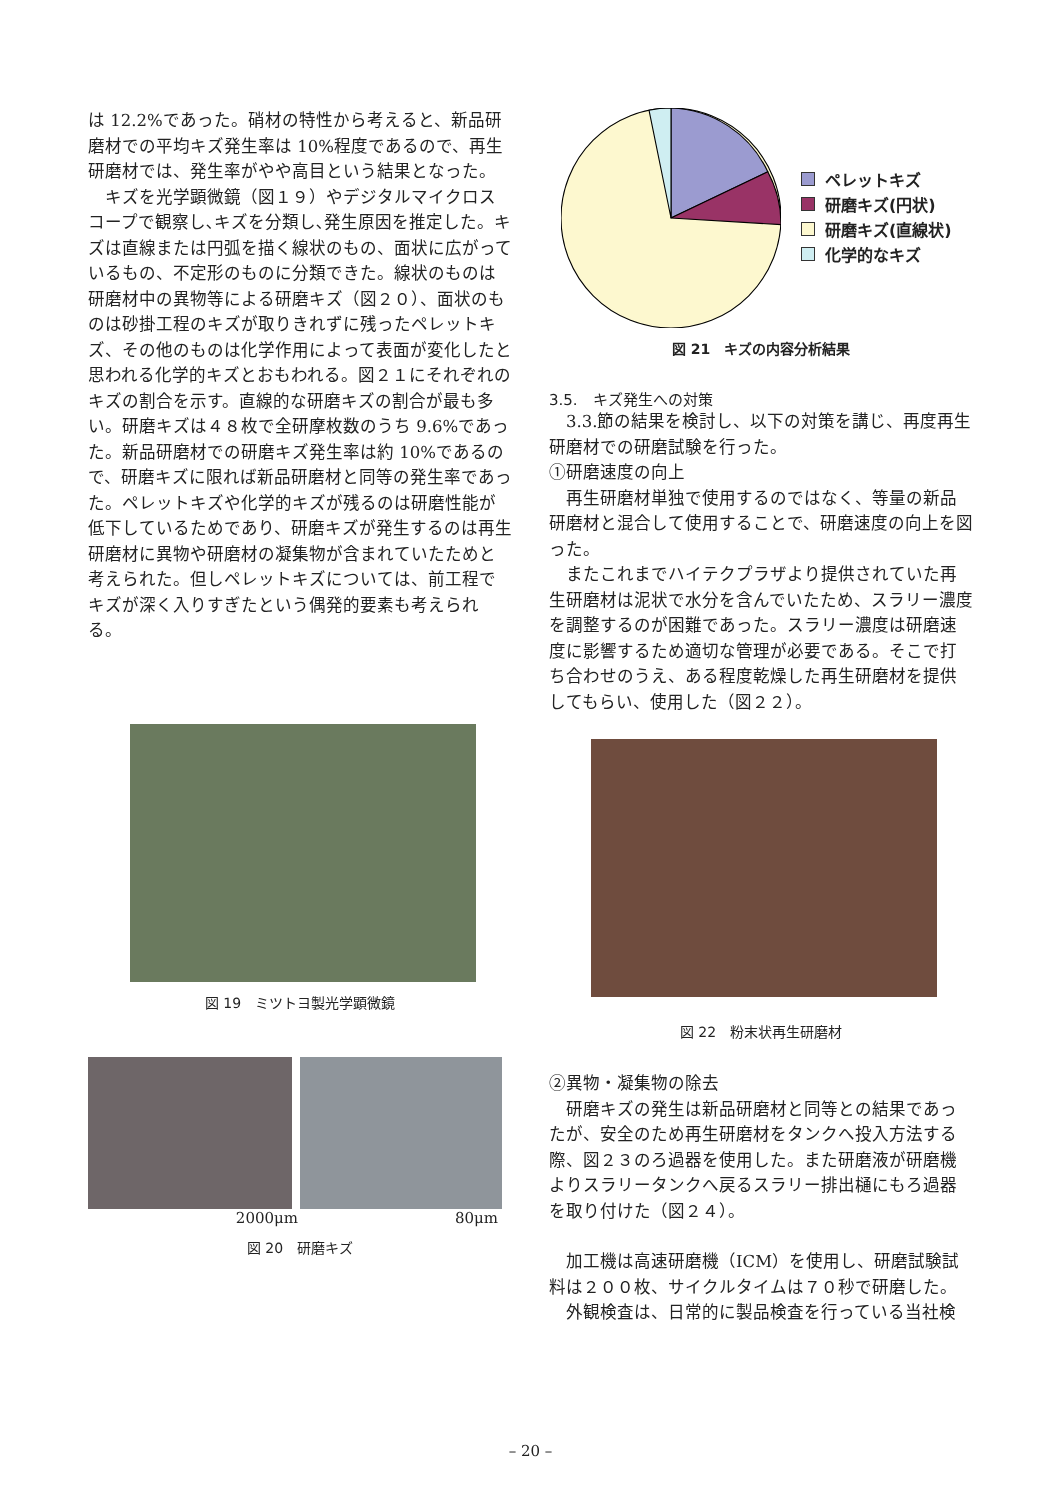は 12.2%であった。硝材の特性から考えると、新品研磨材での平均キズ発生率は 10%程度であるので、再生研磨材では、発生率がやや高目という結果となった。
　キズを光学顕微鏡（図１９）やデジタルマイクロスコープで観察し､キズを分類し､発生原因を推定した。キズは直線または円弧を描く線状のもの、面状に広がっているもの、不定形のものに分類できた。線状のものは研磨材中の異物等による研磨キズ（図２０）、面状のものは砂掛工程のキズが取りきれずに残ったペレットキズ、その他のものは化学作用によって表面が変化したと思われる化学的キズとおもわれる。図２１にそれぞれのキズの割合を示す。直線的な研磨キズの割合が最も多い。研磨キズは４８枚で全研摩枚数のうち 9.6%であった。新品研磨材での研磨キズ発生率は約 10%であるので、研磨キズに限れば新品研磨材と同等の発生率であった。ペレットキズや化学的キズが残るのは研磨性能が低下しているためであり、研磨キズが発生するのは再生研磨材に異物や研磨材の凝集物が含まれていたためと考えられた。但しペレットキズについては、前工程でキズが深く入りすぎたという偶発的要素も考えられる。
図 19　ミツトヨ製光学顕微鏡
2000μm 80μm
図 20　研磨キズ
ペレットキズ
研磨キズ(円状)
研磨キズ(直線状)
化学的なキズ
図 21　キズの内容分析結果
3.5.　キズ発生への対策
　3.3.節の結果を検討し、以下の対策を講じ、再度再生研磨材での研磨試験を行った。
①研磨速度の向上
　再生研磨材単独で使用するのではなく、等量の新品研磨材と混合して使用することで、研磨速度の向上を図った。
　またこれまでハイテクプラザより提供されていた再生研磨材は泥状で水分を含んでいたため、スラリー濃度を調整するのが困難であった。スラリー濃度は研磨速度に影響するため適切な管理が必要である。そこで打ち合わせのうえ、ある程度乾燥した再生研磨材を提供してもらい、使用した（図２２）。
図 22　粉末状再生研磨材
②異物・凝集物の除去
　研磨キズの発生は新品研磨材と同等との結果であったが、安全のため再生研磨材をタンクへ投入方法する際、図２３のろ過器を使用した。また研磨液が研磨機よりスラリータンクへ戻るスラリー排出樋にもろ過器を取り付けた（図２４）。
　加工機は高速研磨機（ICM）を使用し、研磨試験試料は２００枚、サイクルタイムは７０秒で研磨した。
　外観検査は、日常的に製品検査を行っている当社検
– 20 –